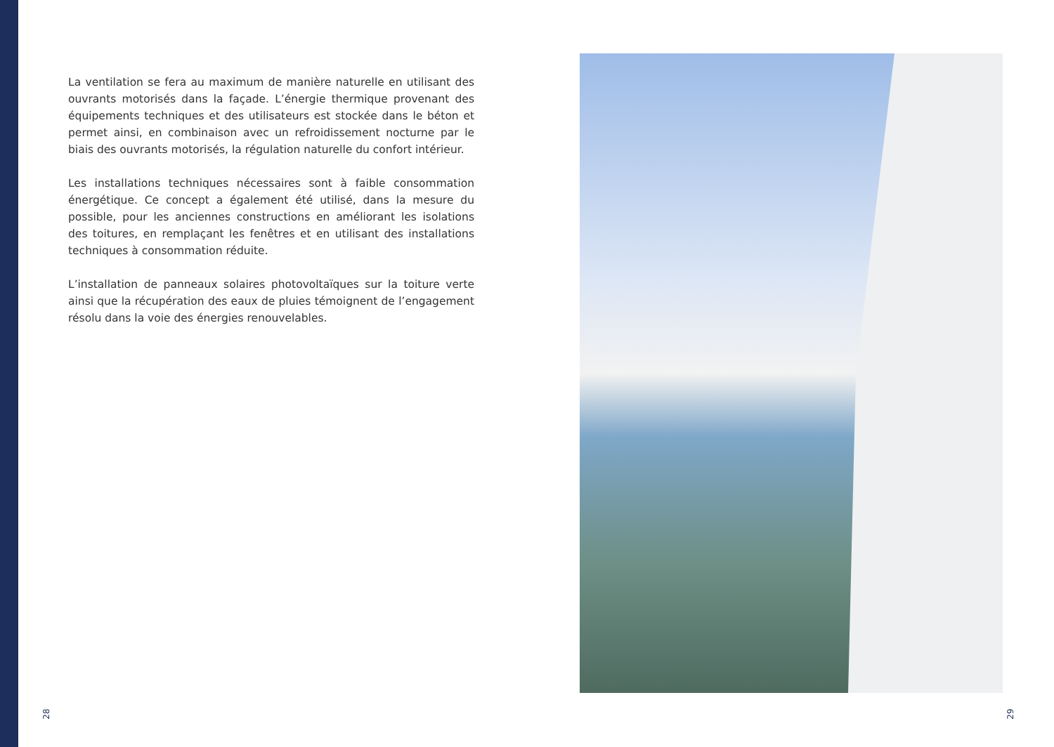La ventilation se fera au maximum de manière naturelle en utilisant des ouvrants motorisés dans la façade. L’énergie thermique provenant des équipements techniques et des utilisateurs est stockée dans le béton et permet ainsi, en combinaison avec un refroidissement nocturne par le biais des ouvrants motorisés, la régulation naturelle du confort intérieur.
Les installations techniques nécessaires sont à faible consommation énergétique. Ce concept a également été utilisé, dans la mesure du possible, pour les anciennes constructions en améliorant les isolations des toitures, en remplaçant les fenêtres et en utilisant des installations techniques à consommation réduite.
L’installation de panneaux solaires photovoltaïques sur la toiture verte ainsi que la récupération des eaux de pluies témoignent de l’engagement résolu dans la voie des énergies renouvelables.
28 29